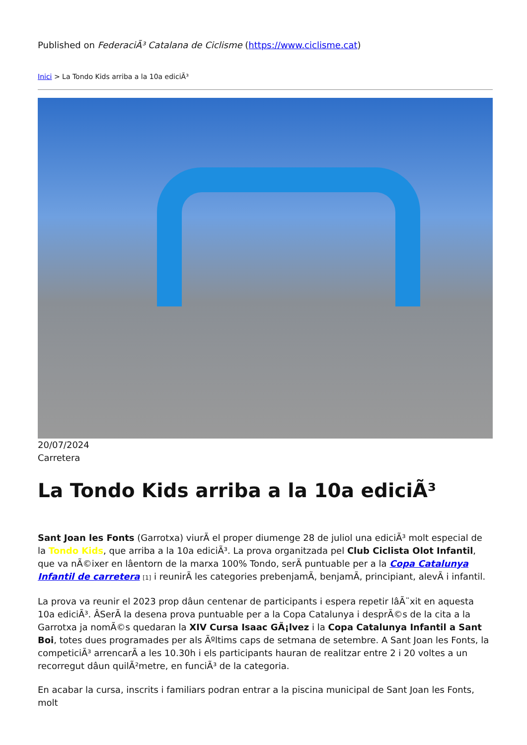Published on FederaciÃ³ Catalana de Ciclisme (https://www.ciclisme.cat)
Inici > La Tondo Kids arriba a la 10a ediciÃ³
20/07/2024
Carretera
La Tondo Kids arriba a la 10a ediciÃ³
Sant Joan les Fonts (Garrotxa) viurÃ el proper diumenge 28 de juliol una ediciÃ³ molt especial de la Tondo Kids, que arriba a la 10a ediciÃ³. La prova organitzada pel Club Ciclista Olot Infantil, que va nÃ©ixer en lâentorn de la marxa 100% Tondo, serÃ puntuable per a la Copa Catalunya Infantil de carretera [1] i reunirÃ les categories prebenjamÃ, benjamÃ, principiant, alevÃ i infantil.
La prova va reunir el 2023 prop dâun centenar de participants i espera repetir lâÃ¨xit en aquesta 10a ediciÃ³. ÂSerÃ la desena prova puntuable per a la Copa Catalunya i desprÃ©s de la cita a la Garrotxa ja nomÃ©s quedaran la XIV Cursa Isaac GÃ¡lvez i la Copa Catalunya Infantil a Sant Boi, totes dues programades per als Ãºltims caps de setmana de setembre. A Sant Joan les Fonts, la competiciÃ³ arrencarÃ a les 10.30h i els participants hauran de realitzar entre 2 i 20 voltes a un recorregut dâun quilÃ²metre, en funciÃ³ de la categoria.
En acabar la cursa, inscrits i familiars podran entrar a la piscina municipal de Sant Joan les Fonts, molt